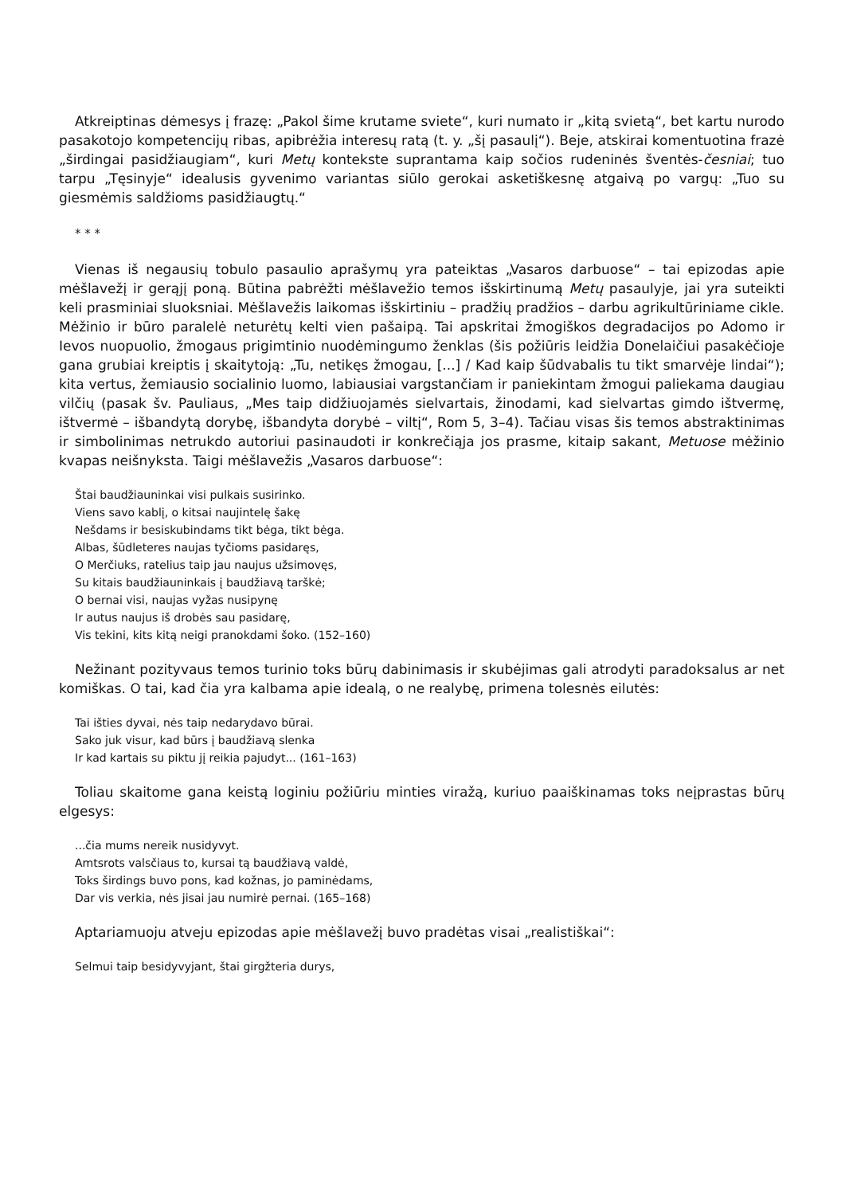Atkreiptinas dėmesys į frazę: „Pakol šime krutame sviete“, kuri numato ir „kitą svietą“, bet kartu nurodo pasakotojo kompetencijų ribas, apibrėžia interesų ratą (t. y. „šį pasaulį“). Beje, atskirai komentuotina frazė „širdingai pasidžiaugiam“, kuri Metų kontekste suprantama kaip sočios rudeninės šventės-česniai; tuo tarpu „Tęsinyje“ idealusis gyvenimo variantas siūlo gerokai asketiškesnę atgaivą po vargų: „Tuo su giesmėmis saldžioms pasidžiaugtų.“
* * *
Vienas iš negausių tobulo pasaulio aprašymų yra pateiktas „Vasaros darbuose“ – tai epizodas apie mėšlavežį ir gerąjį poną. Būtina pabrėžti mėšlavežio temos išskirtinumą Metų pasaulyje, jai yra suteikti keli prasminiai sluoksniai. Mėšlavežis laikomas išskirtiniu – pradžių pradžios – darbu agrikultūriniame cikle. Mėžinio ir būro paralelė neturėtų kelti vien pašaipą. Tai apskritai žmogiškos degradacijos po Adomo ir Ievos nuopuolio, žmogaus prigimtinio nuodėmingumo ženklas (šis požiūris leidžia Donelaičiui pasakėčioje gana grubiai kreiptis į skaitytoją: „Tu, netikęs žmogau, [...] / Kad kaip šūdvabalis tu tikt smarvėje lindai“); kita vertus, žemiausio socialinio luomo, labiausiai vargstančiam ir paniekintam žmogui paliekama daugiau vilčių (pasak šv. Pauliaus, „Mes taip didžiuojamės sielvartais, žinodami, kad sielvartas gimdo ištvermę, ištvermė – išbandytą dorybę, išbandyta dorybė – viltį“, Rom 5, 3–4). Tačiau visas šis temos abstraktinimas ir simbolinimas netrukdo autoriui pasinaudoti ir konkrečiąja jos prasme, kitaip sakant, Metuose mėžinio kvapas neišnyksta. Taigi mėšlavežis „Vasaros darbuose“:
Štai baudžiauninkai visi pulkais susirinko.
Viens savo kablį, o kitsai naujintelę šakę
Nešdams ir besiskubindams tikt bėga, tikt bėga.
Albas, šūdleteres naujas tyčioms pasidaręs,
O Merčiuks, ratelius taip jau naujus užsimovęs,
Su kitais baudžiauninkais į baudžiavą tarškė;
O bernai visi, naujas vyžas nusipynę
Ir autus naujus iš drobės sau pasidarę,
Vis tekini, kits kitą neigi pranokdami šoko. (152–160)
Nežinant pozityvaus temos turinio toks būrų dabinimasis ir skubėjimas gali atrodyti paradoksalus ar net komiškas. O tai, kad čia yra kalbama apie idealą, o ne realybę, primena tolesnės eilutės:
Tai išties dyvai, nės taip nedarydavo būrai.
Sako juk visur, kad būrs į baudžiavą slenka
Ir kad kartais su piktu jį reikia pajudyt... (161–163)
Toliau skaitome gana keistą loginiu požiūriu minties viražą, kuriuo paaiškinamas toks neįprastas būrų elgesys:
...čia mums nereik nusidyvyt.
Amtsrots valsčiaus to, kursai tą baudžiavą valdė,
Toks širdings buvo pons, kad kožnas, jo paminėdams,
Dar vis verkia, nės jisai jau numirė pernai. (165–168)
Aptariamuoju atveju epizodas apie mėšlavežį buvo pradėtas visai „realistiškai“:
Selmui taip besidyvyjant, štai girgžteria durys,